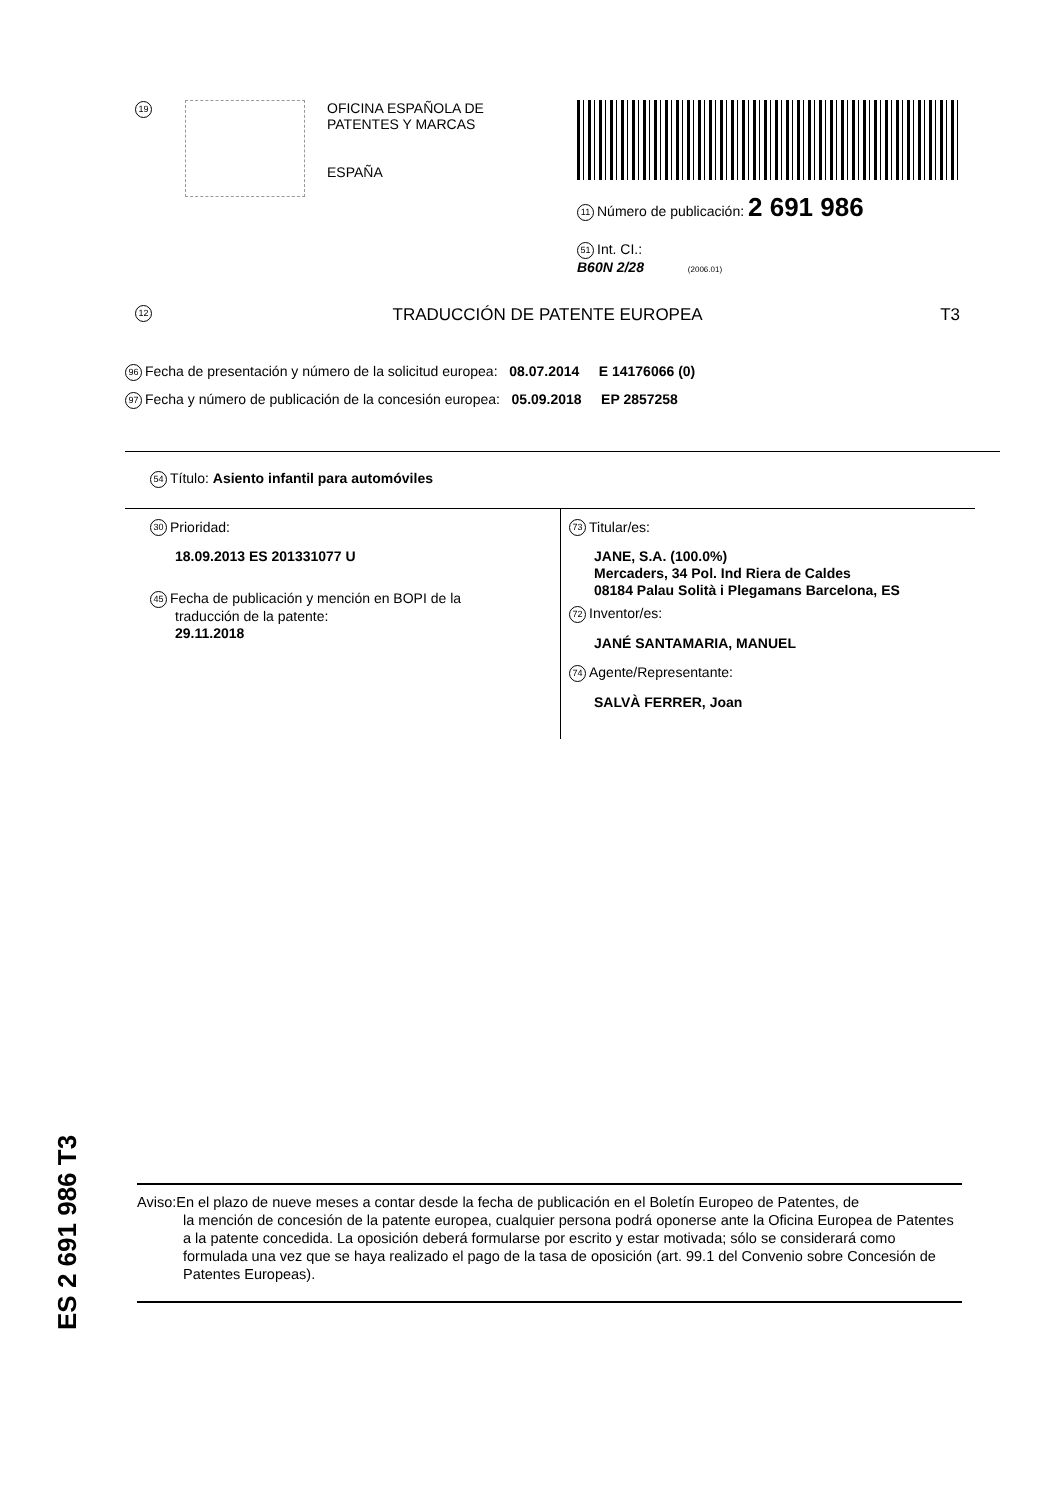19
OFICINA ESPAÑOLA DE
PATENTES Y MARCAS
ESPAÑA
11 Número de publicación: 2 691 986
51 Int. CI.:
B60N 2/28 (2006.01)
12 TRADUCCIÓN DE PATENTE EUROPEA T3
96 Fecha de presentación y número de la solicitud europea: 08.07.2014 E 14176066 (0)
97 Fecha y número de publicación de la concesión europea: 05.09.2018 EP 2857258
54 Título: Asiento infantil para automóviles
30 Prioridad:
18.09.2013 ES 201331077 U
45 Fecha de publicación y mención en BOPI de la
traducción de la patente:
29.11.2018
73 Titular/es:
JANE, S.A. (100.0%)
Mercaders, 34 Pol. Ind Riera de Caldes
08184 Palau Solità i Plegamans Barcelona, ES
72 Inventor/es:
JANÉ SANTAMARIA, MANUEL
74 Agente/Representante:
SALVÀ FERRER, Joan
ES 2 691 986 T3
Aviso: En el plazo de nueve meses a contar desde la fecha de publicación en el Boletín Europeo de Patentes, de
la mención de concesión de la patente europea, cualquier persona podrá oponerse ante la Oficina Europea de Patentes a la patente concedida. La oposición deberá formularse por escrito y estar motivada; sólo se considerará como formulada una vez que se haya realizado el pago de la tasa de oposición (art. 99.1 del Convenio sobre Concesión de Patentes Europeas).